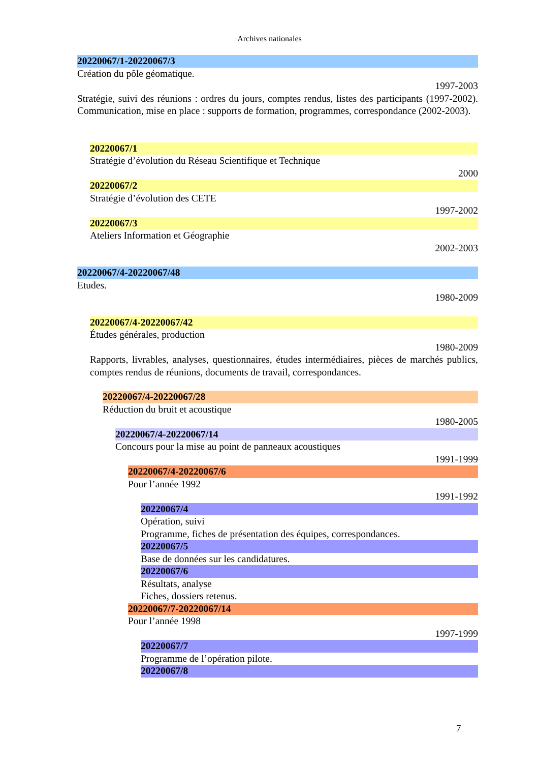Archives nationales
20220067/1-20220067/3
Création du pôle géomatique.
1997-2003
Stratégie, suivi des réunions : ordres du jours, comptes rendus, listes des participants (1997-2002). Communication, mise en place : supports de formation, programmes, correspondance (2002-2003).
20220067/1
Stratégie d’évolution du Réseau Scientifique et Technique
2000
20220067/2
Stratégie d’évolution des CETE
1997-2002
20220067/3
Ateliers Information et Géographie
2002-2003
20220067/4-20220067/48
Etudes.
1980-2009
20220067/4-20220067/42
Études générales, production
1980-2009
Rapports, livrables, analyses, questionnaires, études intermédiaires, pièces de marchés publics, comptes rendus de réunions, documents de travail, correspondances.
20220067/4-20220067/28
Réduction du bruit et acoustique
1980-2005
20220067/4-20220067/14
Concours pour la mise au point de panneaux acoustiques
1991-1999
20220067/4-20220067/6
Pour l’année 1992
1991-1992
20220067/4
Opération, suivi
Programme, fiches de présentation des équipes, correspondances.
20220067/5
Base de données sur les candidatures.
20220067/6
Résultats, analyse
Fiches, dossiers retenus.
20220067/7-20220067/14
Pour l’année 1998
1997-1999
20220067/7
Programme de l’opération pilote.
20220067/8
7